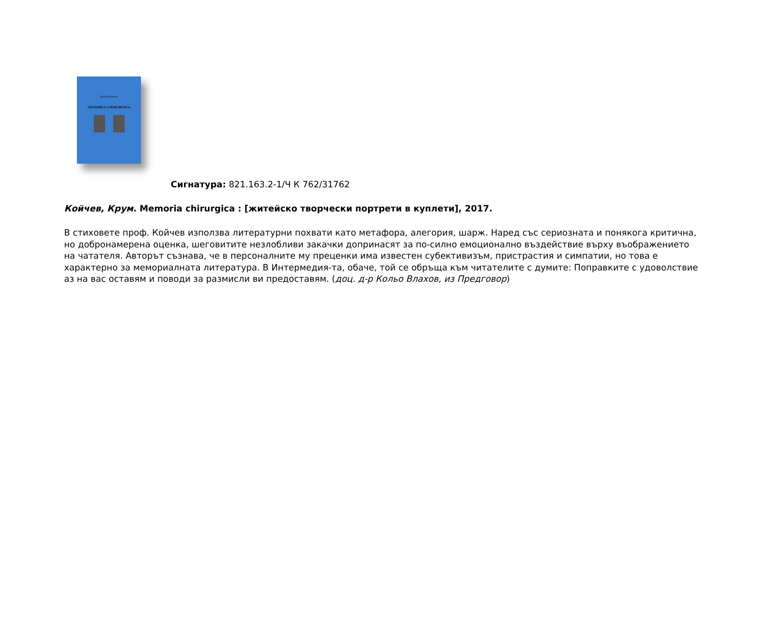Крум Койчев
MEMORIA CHIRURGICA
Сигнатура: 821.163.2-1/Ч К 762/31762
Койчев, Крум. Memoria chirurgica : [житейско творчески портрети в куплети], 2017.
В стиховете проф. Койчев използва литературни похвати като метафора, алегория, шарж. Наред със сериозната и понякога критична, но добронамерена оценка, шеговитите незлобливи закачки допринасят за по-силно емоционално въздействие върху въображението на чатателя. Авторът съзнава, че в персоналните му преценки има известен субективизъм, пристрастия и симпатии, но това е характерно за мемориалната литература. В Интермедия-та, обаче, той се обръща към читателите с думите: Поправките с удоволствие аз на вас оставям и поводи за размисли ви предоставям. (доц. д-р Кольо Влахов, из Предговор)